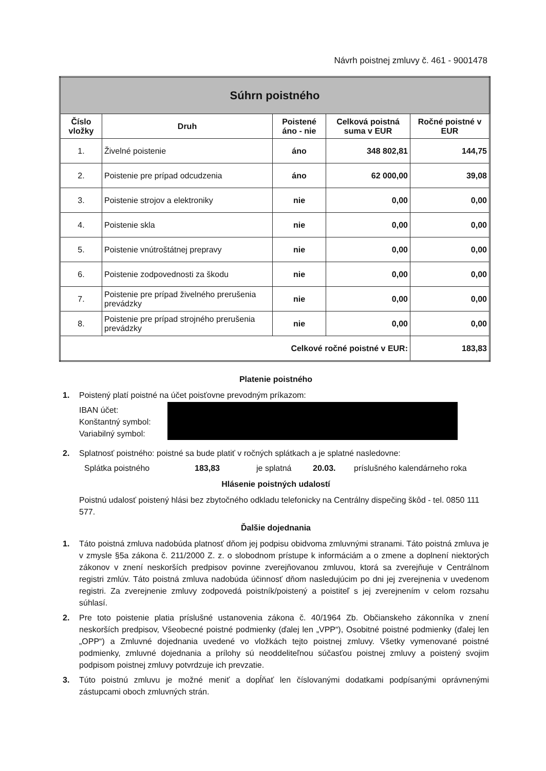Návrh poistnej zmluvy č. 461 - 9001478
| Súhrn poistného | | | | |
| --- | --- | --- | --- | --- |
| Číslo vložky | Druh | Poistené áno - nie | Celková poistná suma v EUR | Ročné poistné v EUR |
| 1. | Živelné poistenie | áno | 348 802,81 | 144,75 |
| 2. | Poistenie pre prípad odcudzenia | áno | 62 000,00 | 39,08 |
| 3. | Poistenie strojov a elektroniky | nie | 0,00 | 0,00 |
| 4. | Poistenie skla | nie | 0,00 | 0,00 |
| 5. | Poistenie vnútroštátnej prepravy | nie | 0,00 | 0,00 |
| 6. | Poistenie zodpovednosti za škodu | nie | 0,00 | 0,00 |
| 7. | Poistenie pre prípad živelného prerušenia prevádzky | nie | 0,00 | 0,00 |
| 8. | Poistenie pre prípad strojného prerušenia prevádzky | nie | 0,00 | 0,00 |
| Celkové ročné poistné v EUR: | | | | 183,83 |
Platenie poistného
1. Poistený platí poistné na účet poisťovne prevodným príkazom:
IBAN účet:
Konštantný symbol:
Variabilný symbol:
2. Splatnosť poistného: poistné sa bude platiť v ročných splátkach a je splatné nasledovne:
Splátka poistného 183,83 je splatná 20.03. príslušného kalendárneho roka
Hlásenie poistných udalostí
Poistnú udalosť poistený hlási bez zbytočného odkladu telefonicky na Centrálny dispečing škôd - tel. 0850 111 577.
Ďalšie dojednania
1. Táto poistná zmluva nadobúda platnosť dňom jej podpisu obidvoma zmluvnými stranami. Táto poistná zmluva je v zmysle §5a zákona č. 211/2000 Z. z. o slobodnom prístupe k informáciám a o zmene a doplnení niektorých zákonov v znení neskorších predpisov povinne zverejňovanou zmluvou, ktorá sa zverejňuje v Centrálnom registri zmlúv. Táto poistná zmluva nadobúda účinnosť dňom nasledujúcim po dni jej zverejnenia v uvedenom registri. Za zverejnenie zmluvy zodpovedá poistník/poistený a poistiteľ s jej zverejnením v celom rozsahu súhlasí.
2. Pre toto poistenie platia príslušné ustanovenia zákona č. 40/1964 Zb. Občianskeho zákonníka v znení neskorších predpisov, Všeobecné poistné podmienky (ďalej len „VPP“), Osobitné poistné podmienky (ďalej len „OPP“) a Zmluvné dojednania uvedené vo vložkách tejto poistnej zmluvy. Všetky vymenované poistné podmienky, zmluvné dojednania a prílohy sú neoddeliteľnou súčasťou poistnej zmluvy a poistený svojim podpisom poistnej zmluvy potvrdzuje ich prevzatie.
3. Túto poistnú zmluvu je možné meniť a dopĺňať len číslovanými dodatkami podpísanými oprávnenými zástupcami oboch zmluvných strán.